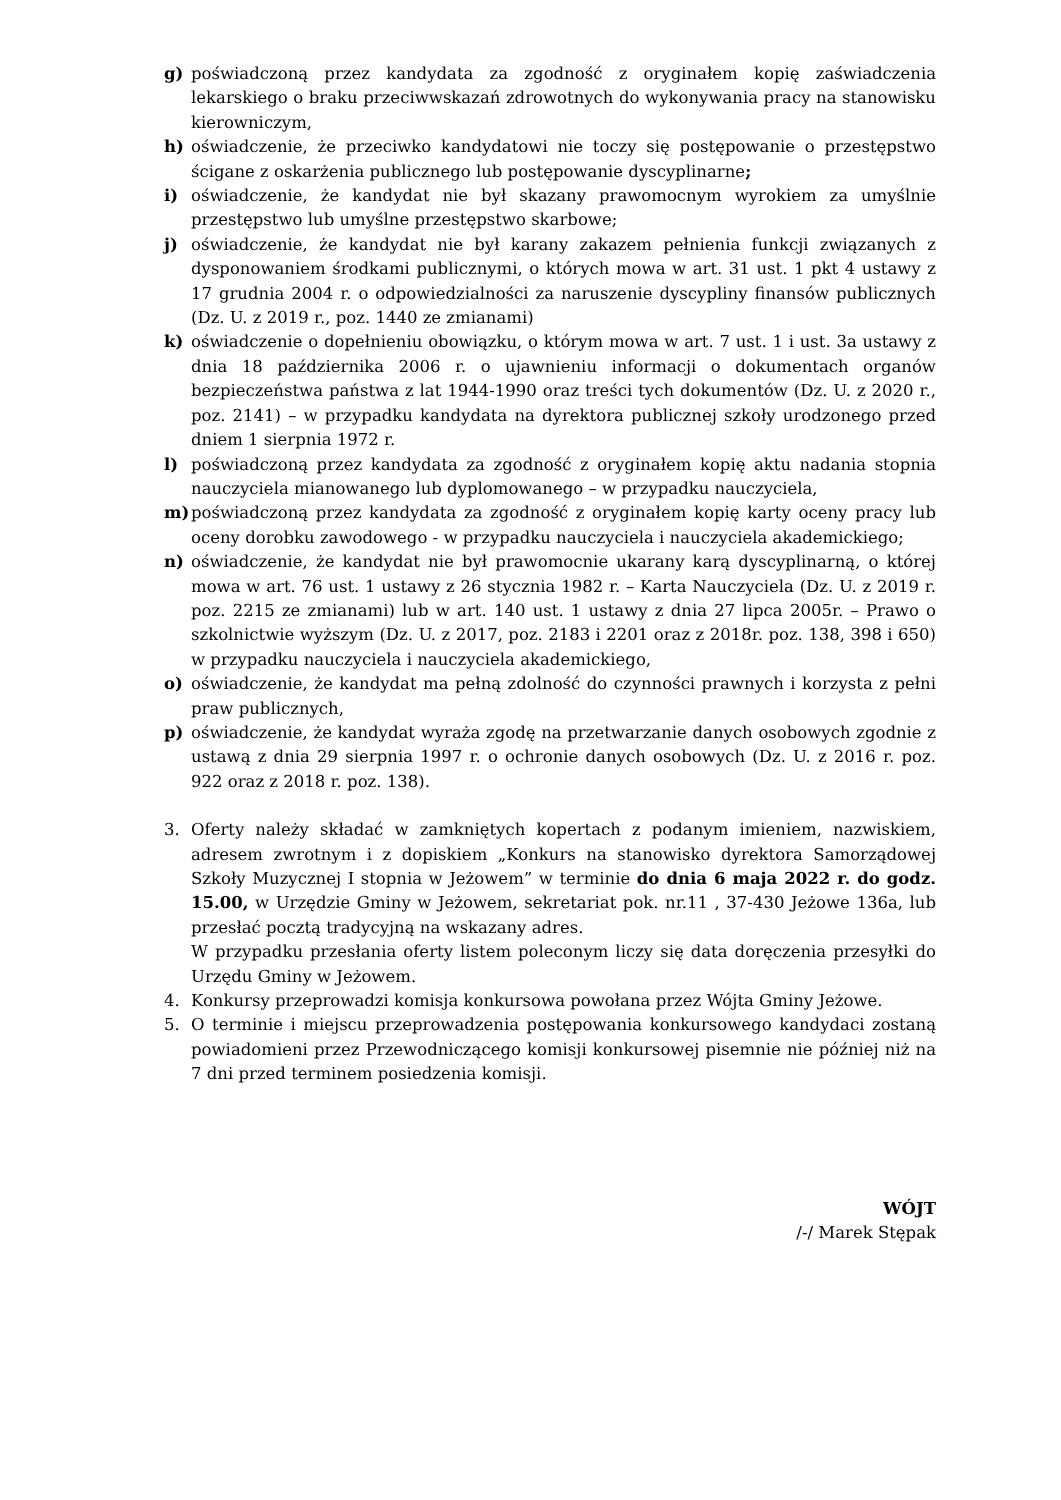g) poświadczoną przez kandydata za zgodność z oryginałem kopię zaświadczenia lekarskiego o braku przeciwwskazań zdrowotnych do wykonywania pracy na stanowisku kierowniczym,
h) oświadczenie, że przeciwko kandydatowi nie toczy się postępowanie o przestępstwo ścigane z oskarżenia publicznego lub postępowanie dyscyplinarne;
i) oświadczenie, że kandydat nie był skazany prawomocnym wyrokiem za umyślnie przestępstwo lub umyślne przestępstwo skarbowe;
j) oświadczenie, że kandydat nie był karany zakazem pełnienia funkcji związanych z dysponowaniem środkami publicznymi, o których mowa w art. 31 ust. 1 pkt 4 ustawy z 17 grudnia 2004 r. o odpowiedzialności za naruszenie dyscypliny finansów publicznych (Dz. U. z 2019 r., poz. 1440 ze zmianami)
k) oświadczenie o dopełnieniu obowiązku, o którym mowa w art. 7 ust. 1 i ust. 3a ustawy z dnia 18 października 2006 r. o ujawnieniu informacji o dokumentach organów bezpieczeństwa państwa z lat 1944-1990 oraz treści tych dokumentów (Dz. U. z 2020 r., poz. 2141) – w przypadku kandydata na dyrektora publicznej szkoły urodzonego przed dniem 1 sierpnia 1972 r.
l) poświadczoną przez kandydata za zgodność z oryginałem kopię aktu nadania stopnia nauczyciela mianowanego lub dyplomowanego – w przypadku nauczyciela,
m) poświadczoną przez kandydata za zgodność z oryginałem kopię karty oceny pracy lub oceny dorobku zawodowego - w przypadku nauczyciela i nauczyciela akademickiego;
n) oświadczenie, że kandydat nie był prawomocnie ukarany karą dyscyplinarną, o której mowa w art. 76 ust. 1 ustawy z 26 stycznia 1982 r. – Karta Nauczyciela (Dz. U. z 2019 r. poz. 2215 ze zmianami) lub w art. 140 ust. 1 ustawy z dnia 27 lipca 2005r. – Prawo o szkolnictwie wyższym (Dz. U. z 2017, poz. 2183 i 2201 oraz z 2018r. poz. 138, 398 i 650) w przypadku nauczyciela i nauczyciela akademickiego,
o) oświadczenie, że kandydat ma pełną zdolność do czynności prawnych i korzysta z pełni praw publicznych,
p) oświadczenie, że kandydat wyraża zgodę na przetwarzanie danych osobowych zgodnie z ustawą z dnia 29 sierpnia 1997 r. o ochronie danych osobowych (Dz. U. z 2016 r. poz. 922 oraz z 2018 r. poz. 138).
3. Oferty należy składać w zamkniętych kopertach z podanym imieniem, nazwiskiem, adresem zwrotnym i z dopiskiem „Konkurs na stanowisko dyrektora Samorządowej Szkoły Muzycznej I stopnia w Jeżowem” w terminie do dnia 6 maja 2022 r. do godz. 15.00, w Urzędzie Gminy w Jeżowem, sekretariat pok. nr.11 , 37-430 Jeżowe 136a, lub przesłać pocztą tradycyjną na wskazany adres.
W przypadku przesłania oferty listem poleconym liczy się data doręczenia przesyłki do Urzędu Gminy w Jeżowem.
4. Konkursy przeprowadzi komisja konkursowa powołana przez Wójta Gminy Jeżowe.
5. O terminie i miejscu przeprowadzenia postępowania konkursowego kandydaci zostaną powiadomieni przez Przewodniczącego komisji konkursowej pisemnie nie później niż na 7 dni przed terminem posiedzenia komisji.
WÓJT
/-/ Marek Stępak